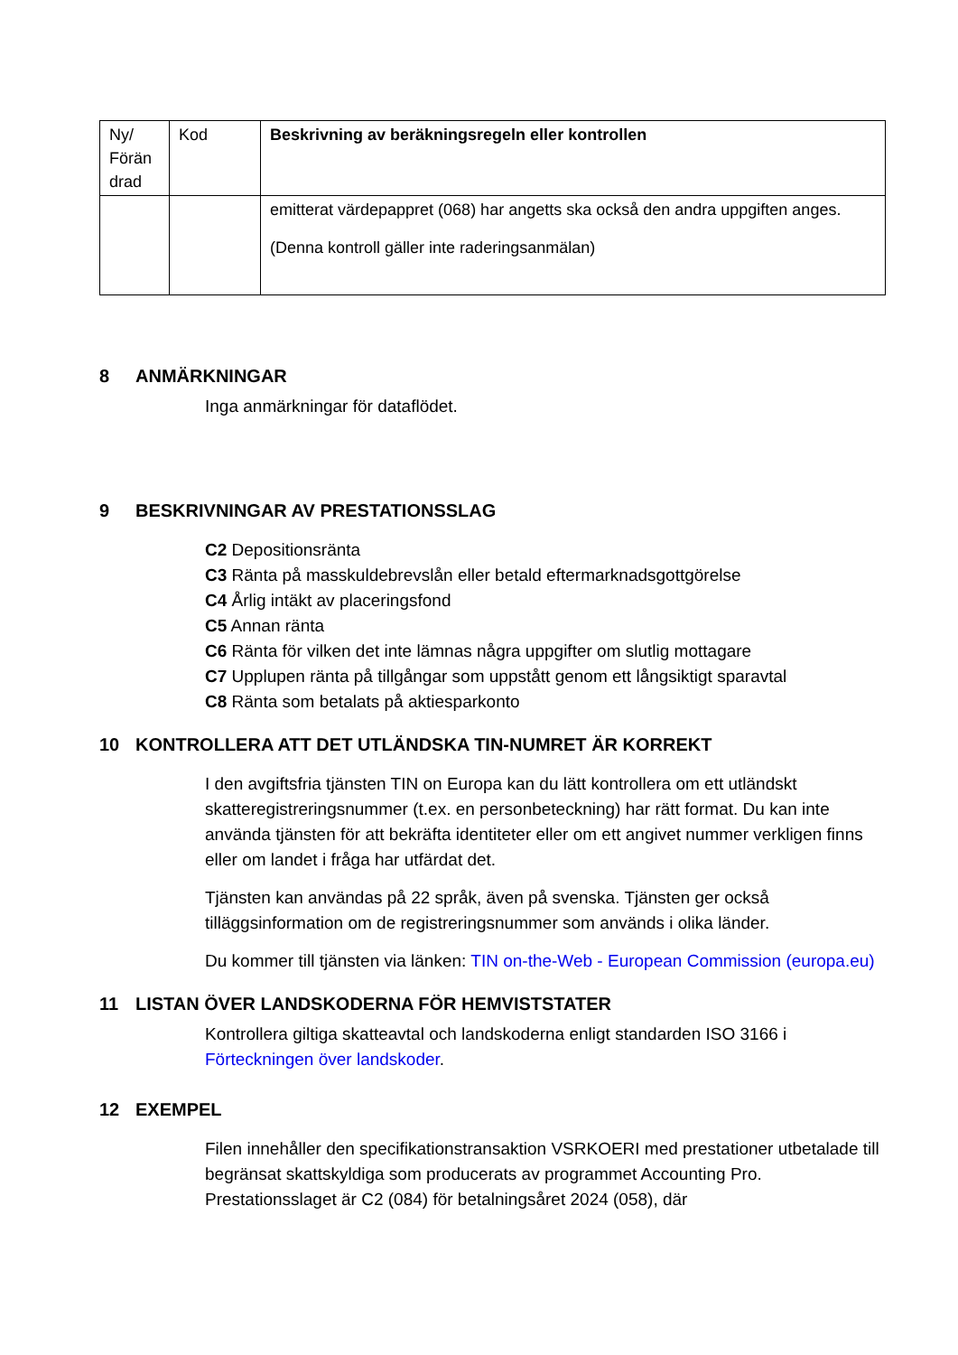| Ny/ Förän drad | Kod | Beskrivning av beräkningsregeln eller kontrollen |
| --- | --- | --- |
| | | emitterat värdepappret (068) har angetts ska också den andra uppgiften anges. (Denna kontroll gäller inte raderingsanmälan) |
8 ANMÄRKNINGAR
Inga anmärkningar för dataflödet.
9 BESKRIVNINGAR AV PRESTATIONSSLAG
C2 Depositionsränta
C3 Ränta på masskuldebrevslån eller betald eftermarknadsgottgörelse
C4 Årlig intäkt av placeringsfond
C5 Annan ränta
C6 Ränta för vilken det inte lämnas några uppgifter om slutlig mottagare
C7 Upplupen ränta på tillgångar som uppstått genom ett långsiktigt sparavtal
C8 Ränta som betalats på aktiesparkonto
10 KONTROLLERA ATT DET UTLÄNDSKA TIN-NUMRET ÄR KORREKT
I den avgiftsfria tjänsten TIN on Europa kan du lätt kontrollera om ett utländskt skatteregistreringsnummer (t.ex. en personbeteckning) har rätt format. Du kan inte använda tjänsten för att bekräfta identiteter eller om ett angivet nummer verkligen finns eller om landet i fråga har utfärdat det.
Tjänsten kan användas på 22 språk, även på svenska. Tjänsten ger också tilläggsinformation om de registreringsnummer som används i olika länder.
Du kommer till tjänsten via länken: TIN on-the-Web - European Commission (europa.eu)
11 LISTAN ÖVER LANDSKODERNA FÖR HEMVISTSTATER
Kontrollera giltiga skatteavtal och landskoderna enligt standarden ISO 3166 i Förteckningen över landskoder.
12 EXEMPEL
Filen innehåller den specifikationstransaktion VSRKOERI med prestationer utbetalade till begränsat skattskyldiga som producerats av programmet Accounting Pro.
Prestationsslaget är C2 (084) för betalningsåret 2024 (058), där